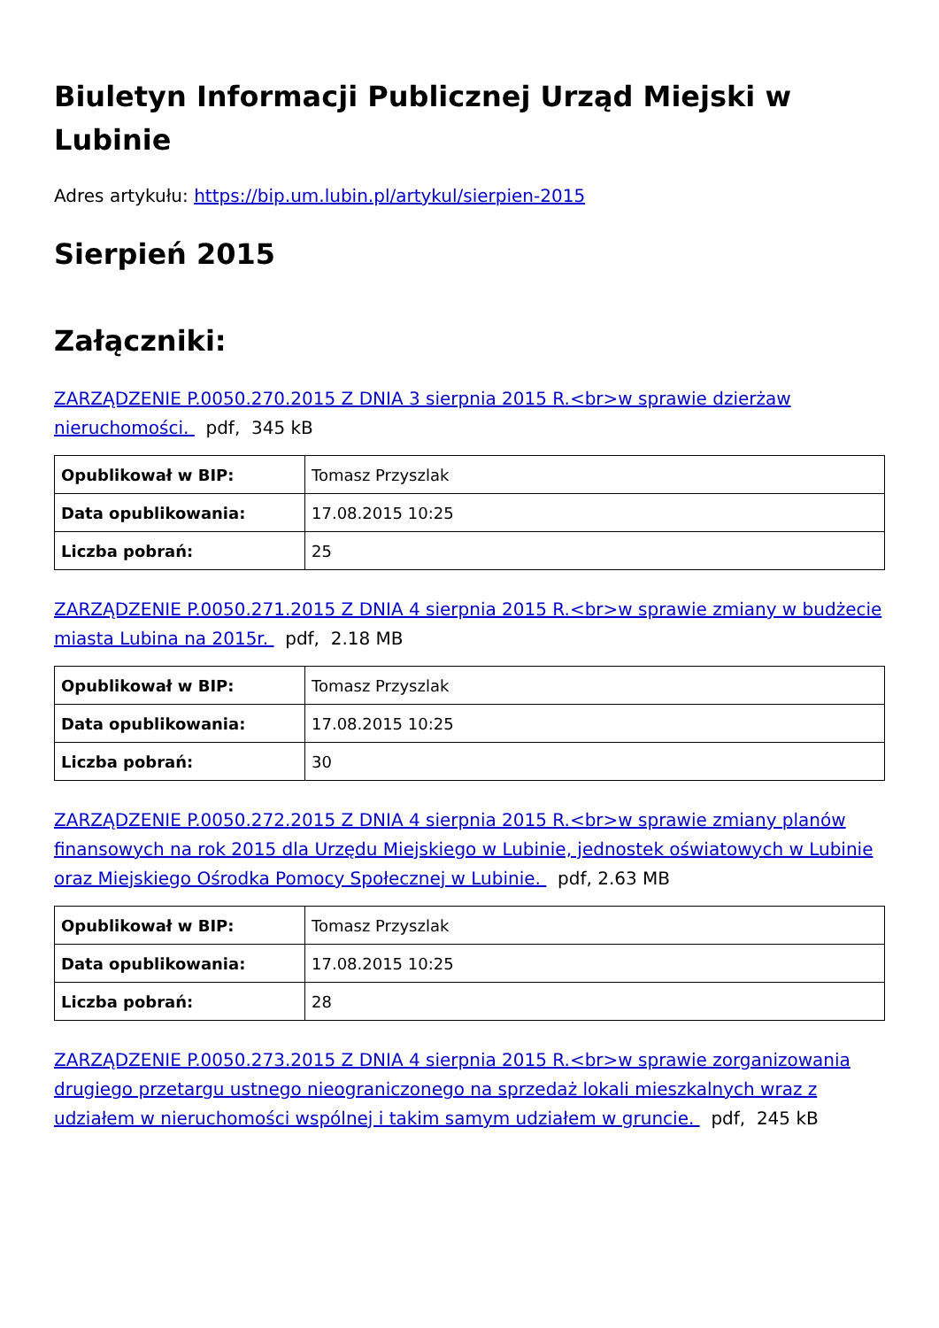Biuletyn Informacji Publicznej Urząd Miejski w Lubinie
Adres artykułu: https://bip.um.lubin.pl/artykul/sierpien-2015
Sierpień 2015
Załączniki:
ZARZĄDZENIE P.0050.270.2015 Z DNIA 3 sierpnia 2015 R.<br>w sprawie dzierżaw nieruchomości. pdf, 345 kB
| Opublikował w BIP: | Tomasz Przyszlak |
| Data opublikowania: | 17.08.2015 10:25 |
| Liczba pobrań: | 25 |
ZARZĄDZENIE P.0050.271.2015 Z DNIA 4 sierpnia 2015 R.<br>w sprawie zmiany w budżecie miasta Lubina na 2015r. pdf, 2.18 MB
| Opublikował w BIP: | Tomasz Przyszlak |
| Data opublikowania: | 17.08.2015 10:25 |
| Liczba pobrań: | 30 |
ZARZĄDZENIE P.0050.272.2015 Z DNIA 4 sierpnia 2015 R.<br>w sprawie zmiany planów finansowych na rok 2015 dla Urzędu Miejskiego w Lubinie, jednostek oświatowych w Lubinie oraz Miejskiego Ośrodka Pomocy Społecznej w Lubinie. pdf, 2.63 MB
| Opublikował w BIP: | Tomasz Przyszlak |
| Data opublikowania: | 17.08.2015 10:25 |
| Liczba pobrań: | 28 |
ZARZĄDZENIE P.0050.273.2015 Z DNIA 4 sierpnia 2015 R.<br>w sprawie zorganizowania drugiego przetargu ustnego nieograniczonego na sprzedaż lokali mieszkalnych wraz z udziałem w nieruchomości wspólnej i takim samym udziałem w gruncie. pdf, 245 kB